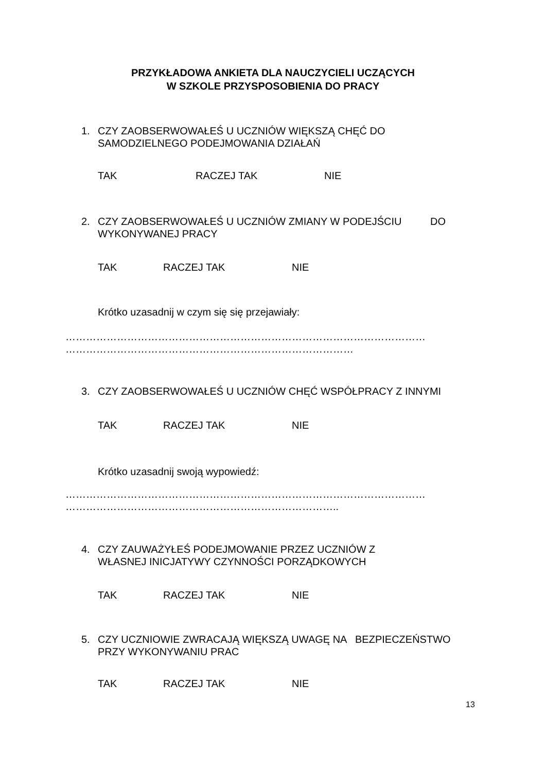PRZYKŁADOWA ANKIETA DLA NAUCZYCIELI UCZĄCYCH
W SZKOLE PRZYSPOSOBIENIA DO PRACY
1. CZY ZAOBSERWOWAŁEŚ U UCZNIÓW WIĘKSZĄ CHĘĆ DO
SAMODZIELNEGO PODEJMOWANIA DZIAŁAŃ
TAK RACZEJ TAK NIE
2. CZY ZAOBSERWOWAŁEŚ U UCZNIÓW ZMIANY W PODEJŚCIU DO
WYKONYWANEJ PRACY
TAK RACZEJ TAK NIE
Krótko uzasadnij w czym się się przejawiały:
……………………………………………………………………………………………
…………………………………………………………………………
3. CZY ZAOBSERWOWAŁEŚ U UCZNIÓW CHĘĆ WSPÓŁPRACY Z INNYMI
TAK RACZEJ TAK NIE
Krótko uzasadnij swoją wypowiedź:
……………………………………………………………………………………………
……………………………………………………………………..
4. CZY ZAUWAŻYŁEŚ PODEJMOWANIE PRZEZ UCZNIÓW Z
WŁASNEJ INICJATYWY CZYNNOŚCI PORZĄDKOWYCH
TAK RACZEJ TAK NIE
5. CZY UCZNIOWIE ZWRACAJĄ WIĘKSZĄ UWAGĘ NA BEZPIECZEŃSTWO
PRZY WYKONYWANIU PRAC
TAK RACZEJ TAK NIE
13